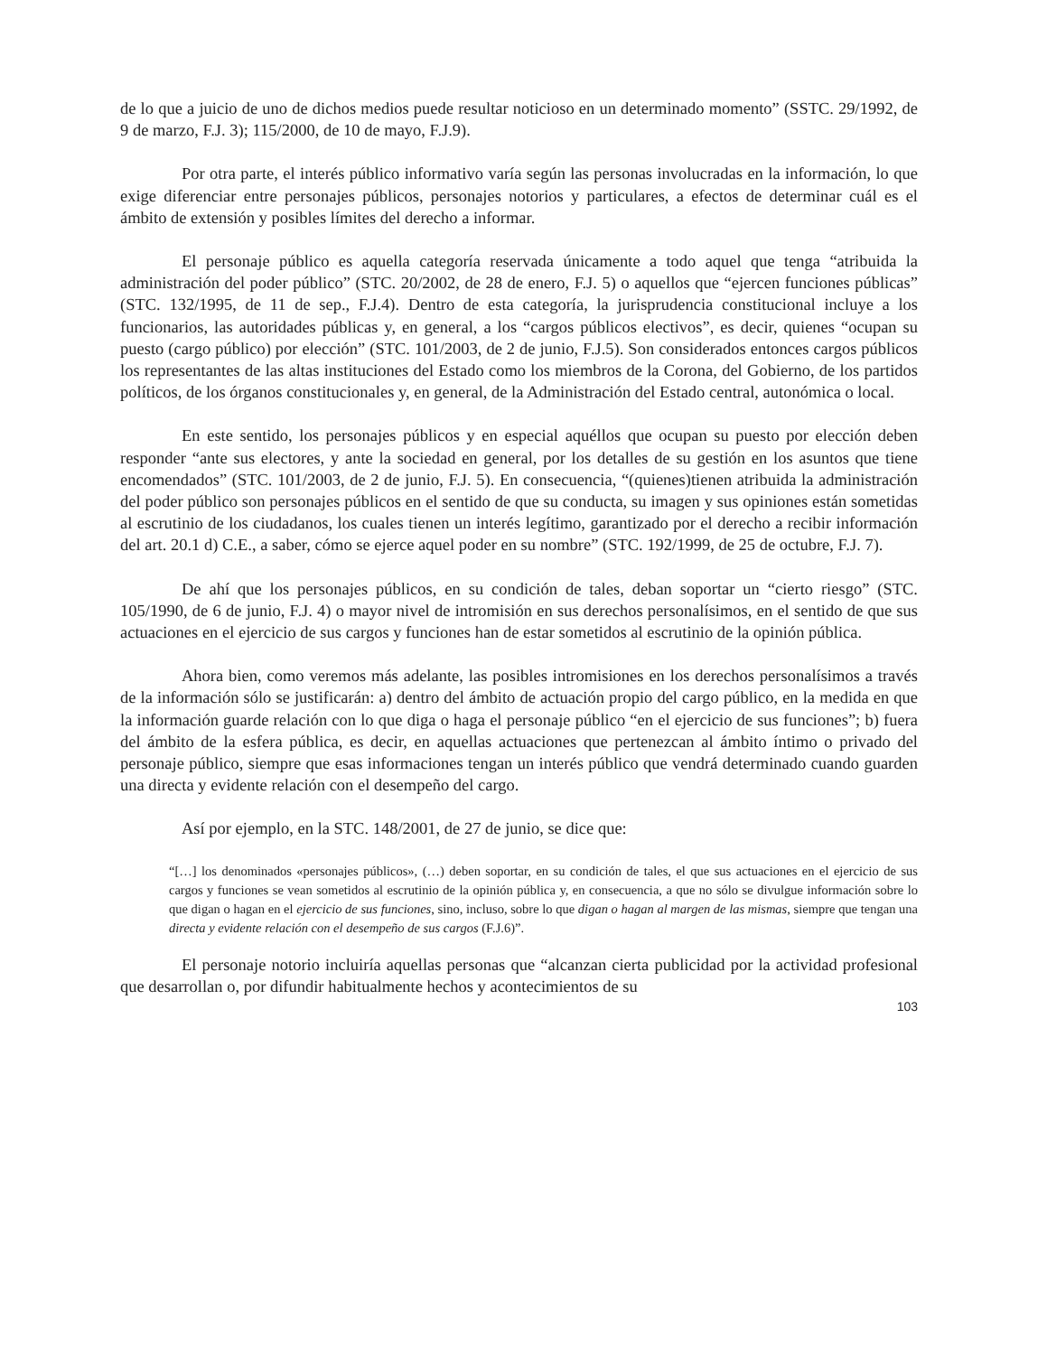de lo que a juicio de uno de dichos medios puede resultar noticioso en un determinado momento” (SSTC. 29/1992, de 9 de marzo, F.J. 3); 115/2000, de 10 de mayo, F.J.9).
Por otra parte, el interés público informativo varía según las personas involucradas en la información, lo que exige diferenciar entre personajes públicos, personajes notorios y particulares, a efectos de determinar cuál es el ámbito de extensión y posibles límites del derecho a informar.
El personaje público es aquella categoría reservada únicamente a todo aquel que tenga “atribuida la administración del poder público” (STC. 20/2002, de 28 de enero, F.J. 5) o aquellos que “ejercen funciones públicas” (STC. 132/1995, de 11 de sep., F.J.4). Dentro de esta categoría, la jurisprudencia constitucional incluye a los funcionarios, las autoridades públicas y, en general, a los “cargos públicos electivos”, es decir, quienes “ocupan su puesto (cargo público) por elección” (STC. 101/2003, de 2 de junio, F.J.5). Son considerados entonces cargos públicos los representantes de las altas instituciones del Estado como los miembros de la Corona, del Gobierno, de los partidos políticos, de los órganos constitucionales y, en general, de la Administración del Estado central, autonómica o local.
En este sentido, los personajes públicos y en especial aquéllos que ocupan su puesto por elección deben responder “ante sus electores, y ante la sociedad en general, por los detalles de su gestión en los asuntos que tiene encomendados” (STC. 101/2003, de 2 de junio, F.J. 5). En consecuencia, “(quienes)tienen atribuida la administración del poder público son personajes públicos en el sentido de que su conducta, su imagen y sus opiniones están sometidas al escrutinio de los ciudadanos, los cuales tienen un interés legítimo, garantizado por el derecho a recibir información del art. 20.1 d) C.E., a saber, cómo se ejerce aquel poder en su nombre” (STC. 192/1999, de 25 de octubre, F.J. 7).
De ahí que los personajes públicos, en su condición de tales, deban soportar un “cierto riesgo” (STC. 105/1990, de 6 de junio, F.J. 4) o mayor nivel de intromisión en sus derechos personalísimos, en el sentido de que sus actuaciones en el ejercicio de sus cargos y funciones han de estar sometidos al escrutinio de la opinión pública.
Ahora bien, como veremos más adelante, las posibles intromisiones en los derechos personalísimos a través de la información sólo se justificarán: a) dentro del ámbito de actuación propio del cargo público, en la medida en que la información guarde relación con lo que diga o haga el personaje público “en el ejercicio de sus funciones”; b) fuera del ámbito de la esfera pública, es decir, en aquellas actuaciones que pertenezcan al ámbito íntimo o privado del personaje público, siempre que esas informaciones tengan un interés público que vendrá determinado cuando guarden una directa y evidente relación con el desempeño del cargo.
Así por ejemplo, en la STC. 148/2001, de 27 de junio, se dice que:
“[…] los denominados «personajes públicos», (…) deben soportar, en su condición de tales, el que sus actuaciones en el ejercicio de sus cargos y funciones se vean sometidos al escrutinio de la opinión pública y, en consecuencia, a que no sólo se divulgue información sobre lo que digan o hagan en el ejercicio de sus funciones, sino, incluso, sobre lo que digan o hagan al margen de las mismas, siempre que tengan una directa y evidente relación con el desempeño de sus cargos (F.J.6)”.
El personaje notorio incluiría aquellas personas que “alcanzan cierta publicidad por la actividad profesional que desarrollan o, por difundir habitualmente hechos y acontecimientos de su
103